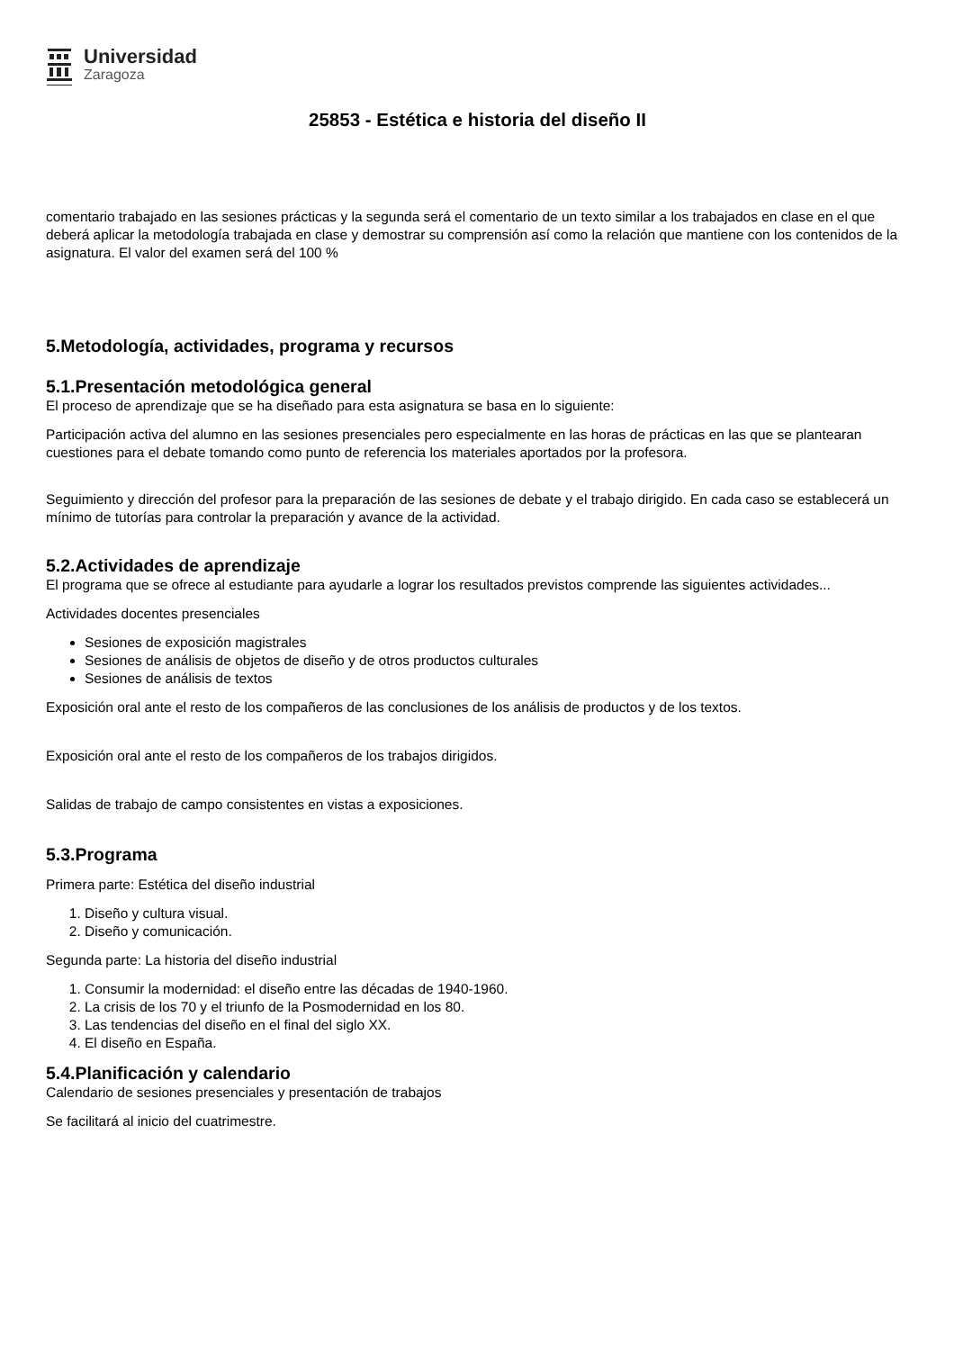Universidad
Zaragoza
25853 - Estética e historia del diseño II
comentario trabajado en las sesiones prácticas y la segunda será el comentario de un texto similar a los trabajados en clase en el que deberá aplicar la metodología trabajada en clase y demostrar su comprensión así como la relación que mantiene con los contenidos de la asignatura. El valor del examen será del 100 %
5.Metodología, actividades, programa y recursos
5.1.Presentación metodológica general
El proceso de aprendizaje que se ha diseñado para esta asignatura se basa en lo siguiente:
Participación activa del alumno en las sesiones presenciales pero especialmente en las horas de prácticas en las que se plantearan cuestiones para el debate tomando como punto de referencia los materiales aportados por la profesora.
Seguimiento y dirección del profesor para la preparación de las sesiones de debate y el trabajo dirigido. En cada caso se establecerá un mínimo de tutorías para controlar la preparación y avance de la actividad.
5.2.Actividades de aprendizaje
El programa que se ofrece al estudiante para ayudarle a lograr los resultados previstos comprende las siguientes actividades...
Actividades docentes presenciales
Sesiones de exposición magistrales
Sesiones de análisis de objetos de diseño y de otros productos culturales
Sesiones de análisis de textos
Exposición oral ante el resto de los compañeros de las conclusiones de los análisis de productos y de los textos.
Exposición oral ante el resto de los compañeros de los trabajos dirigidos.
Salidas de trabajo de campo consistentes en vistas a exposiciones.
5.3.Programa
Primera parte: Estética del diseño industrial
1. Diseño y cultura visual.
2. Diseño y comunicación.
Segunda parte: La historia del diseño industrial
1. Consumir la modernidad: el diseño entre las décadas de 1940-1960.
2. La crisis de los 70 y el triunfo de la Posmodernidad en los 80.
3. Las tendencias del diseño en el final del siglo XX.
4. El diseño en España.
5.4.Planificación y calendario
Calendario de sesiones presenciales y presentación de trabajos
Se facilitará al inicio del cuatrimestre.